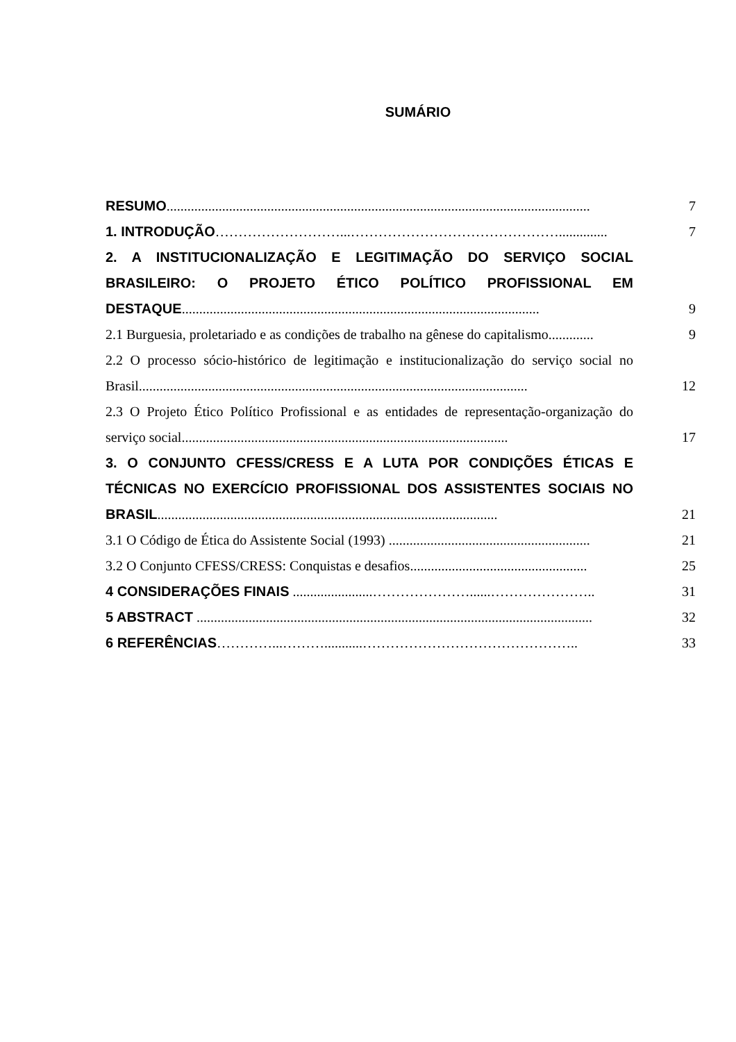SUMÁRIO
RESUMO..........................................................................................................................
7
1. INTRODUÇÃO………………………...………………………………………..............
7
2. A INSTITUCIONALIZAÇÃO E LEGITIMAÇÃO DO SERVIÇO SOCIAL BRASILEIRO: O PROJETO ÉTICO POLÍTICO PROFISSIONAL EM DESTAQUE.......................................................................................................
9
2.1 Burguesia, proletariado e as condições de trabalho na gênese do capitalismo.............
9
2.2 O processo sócio-histórico de legitimação e institucionalização do serviço social no Brasil................................................................................................................
12
2.3 O Projeto Ético Político Profissional e as entidades de representação-organização do serviço social..............................................................................................
17
3. O CONJUNTO CFESS/CRESS E A LUTA POR CONDIÇÕES ÉTICAS E TÉCNICAS NO EXERCÍCIO PROFISSIONAL DOS ASSISTENTES SOCIAIS NO BRASIL..................................................................................................
21
3.1 O Código de Ética do Assistente Social (1993) ..........................................................
21
3.2 O Conjunto CFESS/CRESS: Conquistas e desafios...................................................
25
4 CONSIDERAÇÕES FINAIS .......................…………………......…………………..
31
5 ABSTRACT ..................................................................................................................
32
6 REFERÊNCIAS…………...………...........………………………………………..
33